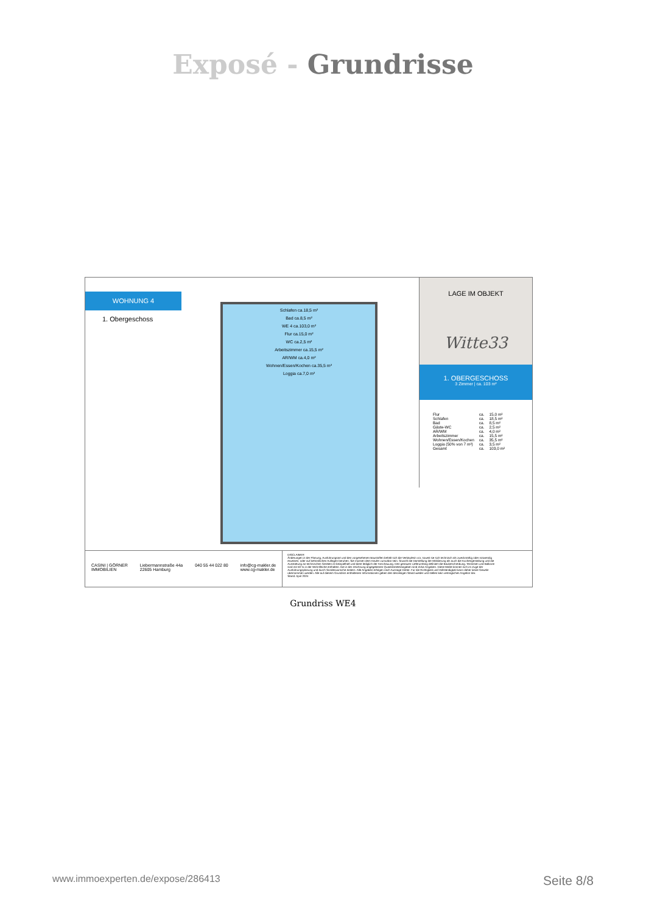Exposé - Grundrisse
WOHNUNG 4
1. Obergeschoss
Schlafen ca.18,5 m²
Bad ca.8,5 m²
WE 4 ca.103,0 m²
Flur ca.15,0 m²
WC ca.2,5 m²
Arbeitszimmer ca.15,5 m²
AR/WM ca.4,0 m²
Wohnen/Essen/Kochen ca.35,5 m²
Loggia ca.7,0 m²
LAGE IM OBJEKT
Witte33
1. OBERGESCHOSS
3 Zimmer | ca. 103 m²
| Flur | ca. | 15,0 m² |
| Schlafen | ca. | 18,5 m² |
| Bad | ca. | 8,5 m² |
| Gäste-WC | ca. | 2,5 m² |
| AR/WM | ca. | 4,0 m² |
| Arbeitszimmer | ca. | 15,5 m² |
| Wohnen/Essen/Kochen | ca. | 35,5 m² |
| Loggia (50% von 7 m²) | ca. | 3,5 m² |
| Gesamt | ca. | 103,0 m² |
CASINI | GÖRNER
IMMOBILIEN
Liebermannstraße 44a
22605 Hamburg
040 55 44 022 80 info@cg-makler.de
www.cg-makler.de
DISCLAIMER
Änderungen in der Planung, Ausführungsart und den vorgesehenen Baustoffen behält sich die Verkäuferin vor, soweit sie sich technisch als zweckmäßig oder notwendig erweisen, oder auf behördlichen Auflagen beruhen. Sie müssen dem Käufer zumutbar sein. Sowohl die Darstellung der Möblierung als auch die Küchengestaltung und die Ausstattung an technischen Geräten ist beispielhaft und dient lediglich der Anschauung. Den genauen Lieferumfang definiert die Baubeschreibung. Terrassen und Balkone sind mit 50 % in der Wohnfläche enthalten. Die in der Zeichnung angegebenen Quadratmeterangaben sind Zirka-Angaben. Diese Maße können sich im Zuge der Ausführungsplanung und durch Sonderwünsche ändern. Alle Angaben erfolgen nach Aussage Dritter. Für die Richtigkeit und Vollständigkeit kann daher keine Gewähr übernommen werden. Alle auf diesem Grundriss enthaltenen Informationen geben den derzeitigen Stand wieder und stellen kein vertragliches Angebot dar.
Stand: April 2024
Grundriss WE4
www.immoexperten.de/expose/286413 Seite 8/8